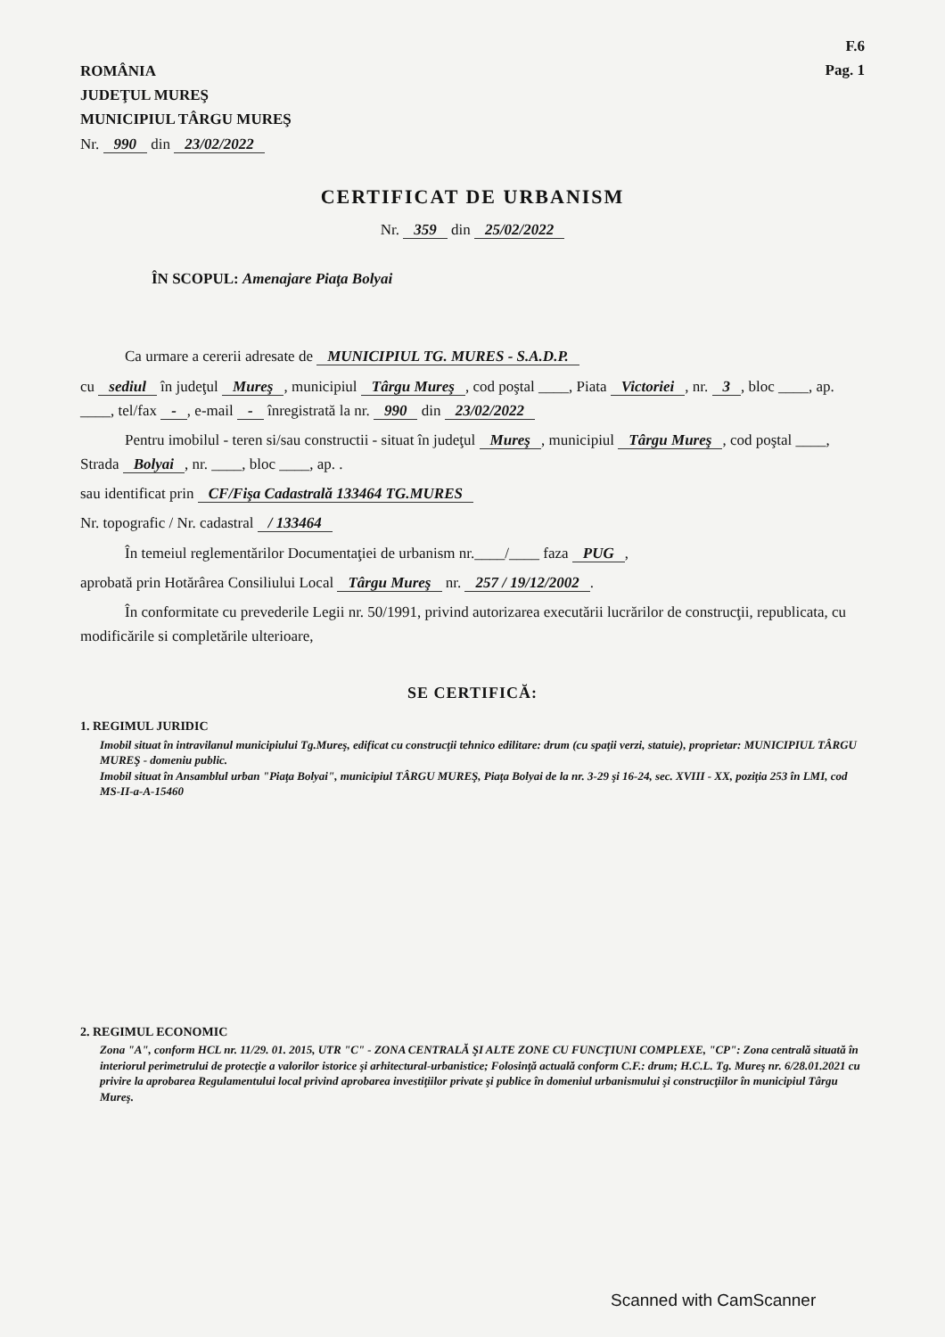ROMÂNIA
JUDEŢUL MUREŞ
MUNICIPIUL TÂRGU MUREŞ
Nr. 990 din 23/02/2022
F.6
Pag. 1
CERTIFICAT DE URBANISM
Nr. 359 din 25/02/2022
ÎN SCOPUL: Amenajare Piaţa Bolyai
Ca urmare a cererii adresate de MUNICIPIUL TG. MURES - S.A.D.P.
cu sediul în judeţul Mureş, municipiul Târgu Mureş, cod poştal ____, Piata Victoriei, nr. 3, bloc ____, ap. ____, tel/fax -, e-mail - înregistrată la nr. 990 din 23/02/2022
Pentru imobilul - teren si/sau constructii - situat în judeţul Mureş, municipiul Târgu Mureş, cod poştal ____, Strada Bolyai, nr. ____, bloc ____, ap. .
sau identificat prin CF/Fişa Cadastrală 133464 TG.MURES
Nr. topografic / Nr. cadastral / 133464
În temeiul reglementărilor Documentaţiei de urbanism nr.____/____ faza PUG,
aprobată prin Hotărârea Consiliului Local Târgu Mureş nr. 257 / 19/12/2002.
În conformitate cu prevederile Legii nr. 50/1991, privind autorizarea executării lucrărilor de construcţii, republicata, cu modificările si completările ulterioare,
SE CERTIFICĂ:
1. REGIMUL JURIDIC
Imobil situat în intravilanul municipiului Tg.Mureş, edificat cu construcţii tehnico edilitare: drum (cu spaţii verzi, statuie), proprietar: MUNICIPIUL TÂRGU MUREŞ - domeniu public.
Imobil situat în Ansamblul urban "Piaţa Bolyai", municipiul TÂRGU MUREŞ, Piaţa Bolyai de la nr. 3-29 şi 16-24, sec. XVIII - XX, poziţia 253 în LMI, cod MS-II-a-A-15460
2. REGIMUL ECONOMIC
Zona "A", conform HCL nr. 11/29. 01. 2015, UTR "C" - ZONA CENTRALĂ ŞI ALTE ZONE CU FUNCŢIUNI COMPLEXE, "CP": Zona centrală situată în interiorul perimetrului de protecţie a valorilor istorice şi arhitectural-urbanistice; Folosinţă actuală conform C.F.: drum; H.C.L. Tg. Mureş nr. 6/28.01.2021 cu privire la aprobarea Regulamentului local privind aprobarea investiţiilor private şi publice în domeniul urbanismului şi construcţiilor în municipiul Târgu Mureş.
Scanned with CamScanner